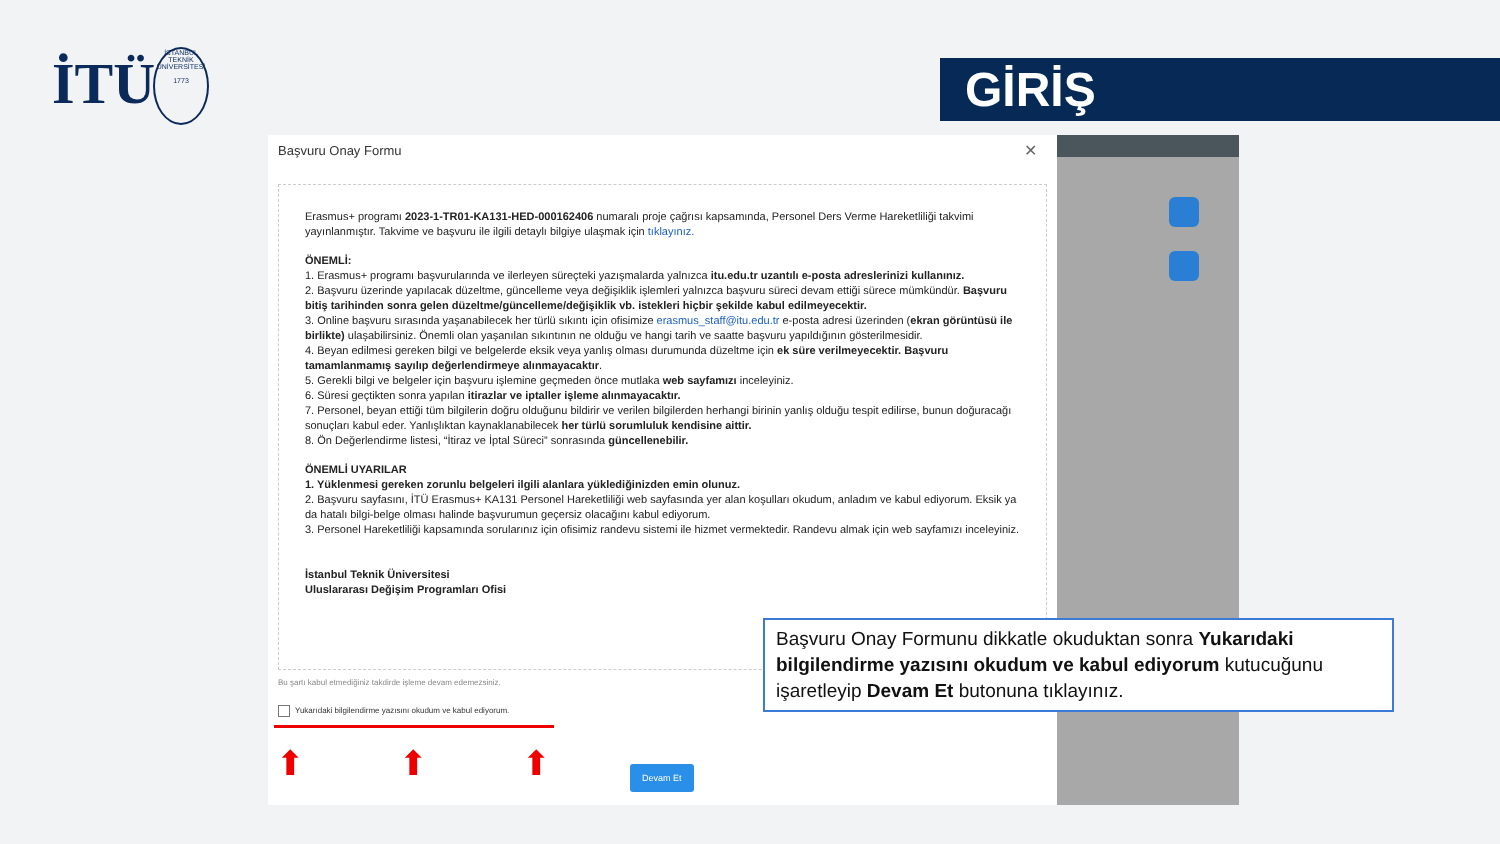İTÜ
İSTANBUL TEKNİK ÜNİVERSİTESİ
1773
GİRİŞ
Başvuru Onay Formu
✕
Erasmus+ programı 2023-1-TR01-KA131-HED-000162406 numaralı proje çağrısı kapsamında, Personel Ders Verme Hareketliliği takvimi yayınlanmıştır. Takvime ve başvuru ile ilgili detaylı bilgiye ulaşmak için tıklayınız.
ÖNEMLİ:
1. Erasmus+ programı başvurularında ve ilerleyen süreçteki yazışmalarda yalnızca itu.edu.tr uzantılı e-posta adreslerinizi kullanınız.
2. Başvuru üzerinde yapılacak düzeltme, güncelleme veya değişiklik işlemleri yalnızca başvuru süreci devam ettiği sürece mümkündür. Başvuru bitiş tarihinden sonra gelen düzeltme/güncelleme/değişiklik vb. istekleri hiçbir şekilde kabul edilmeyecektir.
3. Online başvuru sırasında yaşanabilecek her türlü sıkıntı için ofisimize erasmus_staff@itu.edu.tr e-posta adresi üzerinden (ekran görüntüsü ile birlikte) ulaşabilirsiniz. Önemli olan yaşanılan sıkıntının ne olduğu ve hangi tarih ve saatte başvuru yapıldığının gösterilmesidir.
4. Beyan edilmesi gereken bilgi ve belgelerde eksik veya yanlış olması durumunda düzeltme için ek süre verilmeyecektir. Başvuru tamamlanmamış sayılıp değerlendirmeye alınmayacaktır.
5. Gerekli bilgi ve belgeler için başvuru işlemine geçmeden önce mutlaka web sayfamızı inceleyiniz.
6. Süresi geçtikten sonra yapılan itirazlar ve iptaller işleme alınmayacaktır.
7. Personel, beyan ettiği tüm bilgilerin doğru olduğunu bildirir ve verilen bilgilerden herhangi birinin yanlış olduğu tespit edilirse, bunun doğuracağı sonuçları kabul eder. Yanlışlıktan kaynaklanabilecek her türlü sorumluluk kendisine aittir.
8. Ön Değerlendirme listesi, “İtiraz ve İptal Süreci” sonrasında güncellenebilir.
ÖNEMLİ UYARILAR
1. Yüklenmesi gereken zorunlu belgeleri ilgili alanlara yüklediğinizden emin olunuz.
2. Başvuru sayfasını, İTÜ Erasmus+ KA131 Personel Hareketliliği web sayfasında yer alan koşulları okudum, anladım ve kabul ediyorum. Eksik ya da hatalı bilgi-belge olması halinde başvurumun geçersiz olacağını kabul ediyorum.
3. Personel Hareketliliği kapsamında sorularınız için ofisimiz randevu sistemi ile hizmet vermektedir. Randevu almak için web sayfamızı inceleyiniz.
İstanbul Teknik Üniversitesi
Uluslararası Değişim Programları Ofisi
Bu şartı kabul etmediğiniz takdirde işleme devam edemezsiniz.
Yukarıdaki bilgilendirme yazısını okudum ve kabul ediyorum.
⬆⬆⬆ Devam Et
Başvuru Onay Formunu dikkatle okuduktan sonra Yukarıdaki bilgilendirme yazısını okudum ve kabul ediyorum kutucuğunu işaretleyip Devam Et butonuna tıklayınız.